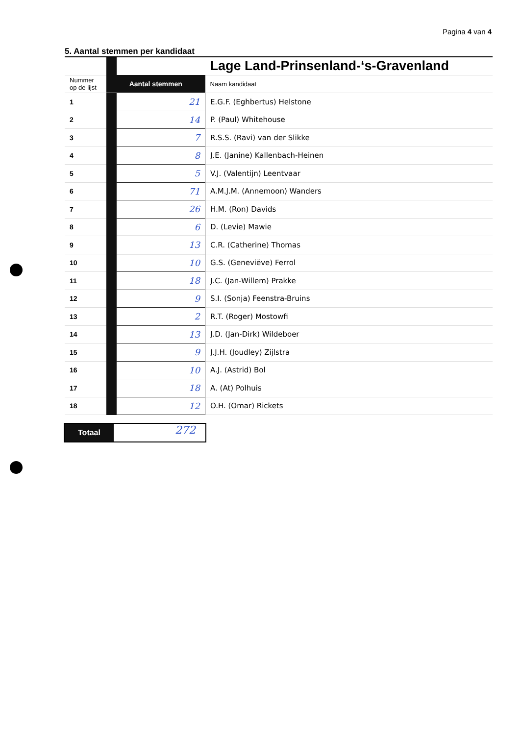Pagina 4 van 4
5. Aantal stemmen per kandidaat
| | | | Lage Land-Prinsenland-‘s-Gravenland |
| Nummer op de lijst | Aantal stemmen | | Naam kandidaat |
| 1 | | 21 | E.G.F. (Eghbertus) Helstone |
| 2 | | 14 | P. (Paul) Whitehouse |
| 3 | | 7 | R.S.S. (Ravi) van der Slikke |
| 4 | | 8 | J.E. (Janine) Kallenbach-Heinen |
| 5 | | 5 | V.J. (Valentijn) Leentvaar |
| 6 | | 71 | A.M.J.M. (Annemoon) Wanders |
| 7 | | 26 | H.M. (Ron) Davids |
| 8 | | 6 | D. (Levie) Mawie |
| 9 | | 13 | C.R. (Catherine) Thomas |
| 10 | | 10 | G.S. (Geneviëve) Ferrol |
| 11 | | 18 | J.C. (Jan-Willem) Prakke |
| 12 | | 9 | S.I. (Sonja) Feenstra-Bruins |
| 13 | | 2 | R.T. (Roger) Mostowfi |
| 14 | | 13 | J.D. (Jan-Dirk) Wildeboer |
| 15 | | 9 | J.J.H. (Joudley) Zijlstra |
| 16 | | 10 | A.J. (Astrid) Bol |
| 17 | | 18 | A. (At) Polhuis |
| 18 | | 12 | O.H. (Omar) Rickets |
Totaal
272